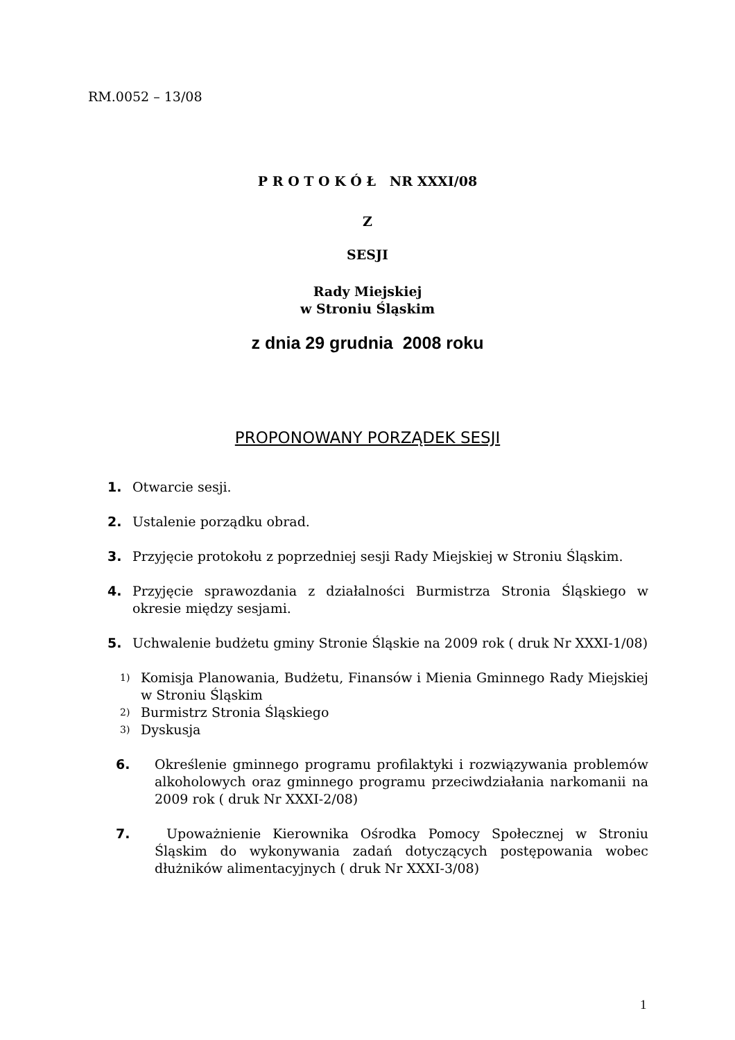RM.0052 – 13/08
P R O T O K Ó Ł NR XXXI/08
Z
SESJI
Rady Miejskiej
w Stroniu Śląskim
z dnia 29 grudnia 2008 roku
PROPONOWANY PORZĄDEK SESJI
1. Otwarcie sesji.
2. Ustalenie porządku obrad.
3. Przyjęcie protokołu z poprzedniej sesji Rady Miejskiej w Stroniu Śląskim.
4. Przyjęcie sprawozdania z działalności Burmistrza Stronia Śląskiego w okresie między sesjami.
5. Uchwalenie budżetu gminy Stronie Śląskie na 2009 rok ( druk Nr XXXI-1/08)
1) Komisja Planowania, Budżetu, Finansów i Mienia Gminnego Rady Miejskiej w Stroniu Śląskim
2) Burmistrz Stronia Śląskiego
3) Dyskusja
6. Określenie gminnego programu profilaktyki i rozwiązywania problemów alkoholowych oraz gminnego programu przeciwdziałania narkomanii na 2009 rok ( druk Nr XXXI-2/08)
7. Upoważnienie Kierownika Ośrodka Pomocy Społecznej w Stroniu Śląskim do wykonywania zadań dotyczących postępowania wobec dłużników alimentacyjnych ( druk Nr XXXI-3/08)
1